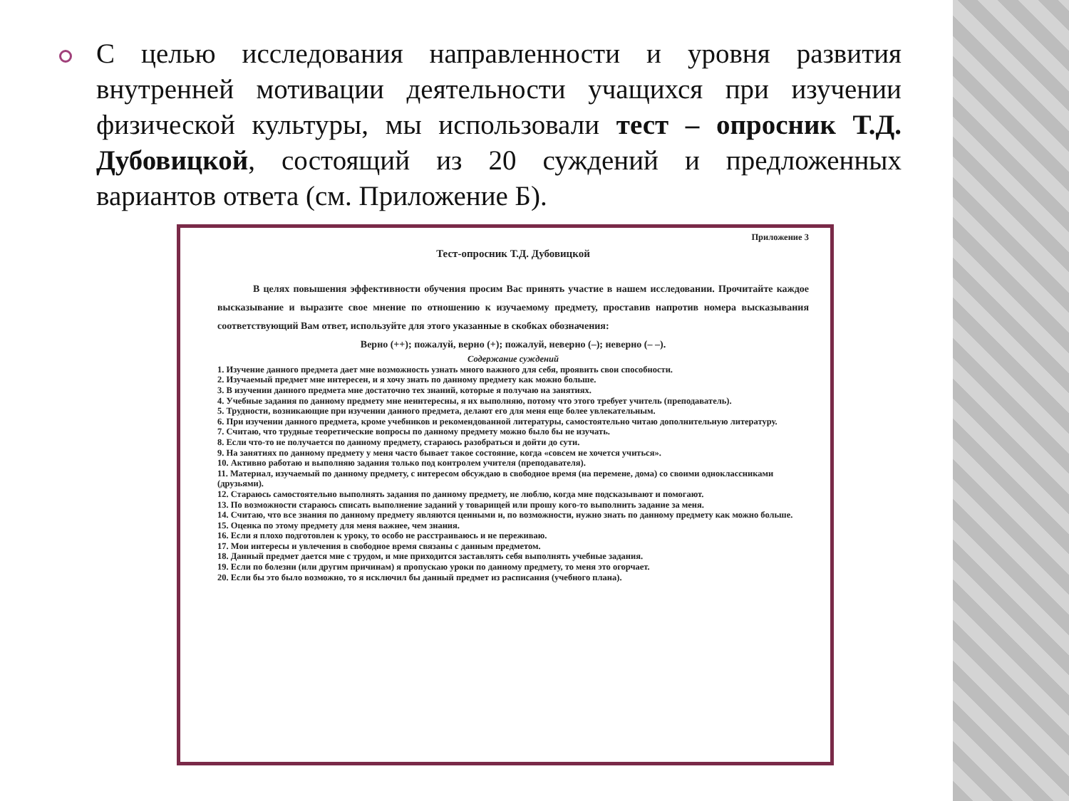С целью исследования направленности и уровня развития внутренней мотивации деятельности учащихся при изучении физической культуры, мы использовали тест – опросник Т.Д. Дубовицкой, состоящий из 20 суждений и предложенных вариантов ответа (см. Приложение Б).
Приложение 3
Тест-опросник Т.Д. Дубовицкой
В целях повышения эффективности обучения просим Вас принять участие в нашем исследовании. Прочитайте каждое высказывание и выразите свое мнение по отношению к изучаемому предмету, проставив напротив номера высказывания соответствующий Вам ответ, используйте для этого указанные в скобках обозначения:
Верно (++); пожалуй, верно (+); пожалуй, неверно (–); неверно (– –).
Содержание суждений
1. Изучение данного предмета дает мне возможность узнать много важного для себя, проявить свои способности.
2. Изучаемый предмет мне интересен, и я хочу знать по данному предмету как можно больше.
3. В изучении данного предмета мне достаточно тех знаний, которые я получаю на занятиях.
4. Учебные задания по данному предмету мне неинтересны, я их выполняю, потому что этого требует учитель (преподаватель).
5. Трудности, возникающие при изучении данного предмета, делают его для меня еще более увлекательным.
6. При изучении данного предмета, кроме учебников и рекомендованной литературы, самостоятельно читаю дополнительную литературу.
7. Считаю, что трудные теоретические вопросы по данному предмету можно было бы не изучать.
8. Если что-то не получается по данному предмету, стараюсь разобраться и дойти до сути.
9. На занятиях по данному предмету у меня часто бывает такое состояние, когда «совсем не хочется учиться».
10. Активно работаю и выполняю задания только под контролем учителя (преподавателя).
11. Материал, изучаемый по данному предмету, с интересом обсуждаю в свободное время (на перемене, дома) со своими одноклассниками (друзьями).
12. Стараюсь самостоятельно выполнять задания по данному предмету, не люблю, когда мне подсказывают и помогают.
13. По возможности стараюсь списать выполнение заданий у товарищей или прошу кого-то выполнить задание за меня.
14. Считаю, что все знания по данному предмету являются ценными и, по возможности, нужно знать по данному предмету как можно больше.
15. Оценка по этому предмету для меня важнее, чем знания.
16. Если я плохо подготовлен к уроку, то особо не расстраиваюсь и не переживаю.
17. Мои интересы и увлечения в свободное время связаны с данным предметом.
18. Данный предмет дается мне с трудом, и мне приходится заставлять себя выполнять учебные задания.
19. Если по болезни (или другим причинам) я пропускаю уроки по данному предмету, то меня это огорчает.
20. Если бы это было возможно, то я исключил бы данный предмет из расписания (учебного плана).